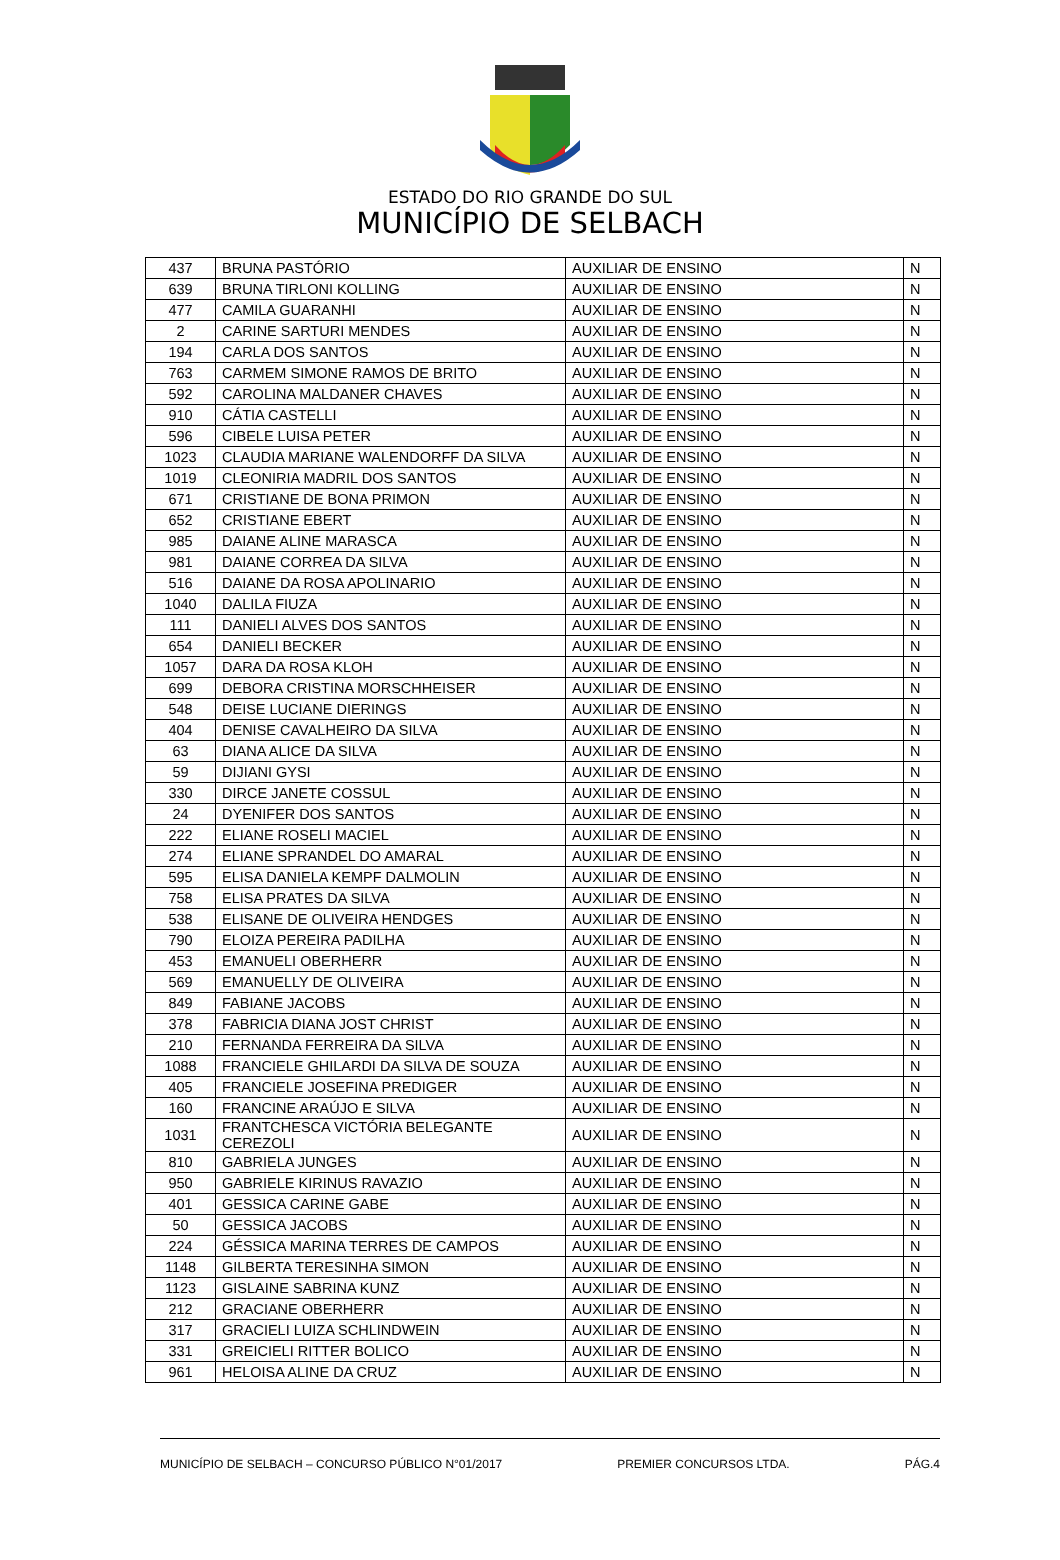ESTADO DO RIO GRANDE DO SUL
MUNICÍPIO DE SELBACH
| 437 | BRUNA PASTÓRIO | AUXILIAR DE ENSINO | N |
| 639 | BRUNA TIRLONI KOLLING | AUXILIAR DE ENSINO | N |
| 477 | CAMILA GUARANHI | AUXILIAR DE ENSINO | N |
| 2 | CARINE SARTURI MENDES | AUXILIAR DE ENSINO | N |
| 194 | CARLA DOS SANTOS | AUXILIAR DE ENSINO | N |
| 763 | CARMEM SIMONE RAMOS DE BRITO | AUXILIAR DE ENSINO | N |
| 592 | CAROLINA MALDANER CHAVES | AUXILIAR DE ENSINO | N |
| 910 | CÁTIA CASTELLI | AUXILIAR DE ENSINO | N |
| 596 | CIBELE LUISA PETER | AUXILIAR DE ENSINO | N |
| 1023 | CLAUDIA MARIANE WALENDORFF DA SILVA | AUXILIAR DE ENSINO | N |
| 1019 | CLEONIRIA MADRIL DOS SANTOS | AUXILIAR DE ENSINO | N |
| 671 | CRISTIANE DE BONA PRIMON | AUXILIAR DE ENSINO | N |
| 652 | CRISTIANE EBERT | AUXILIAR DE ENSINO | N |
| 985 | DAIANE ALINE MARASCA | AUXILIAR DE ENSINO | N |
| 981 | DAIANE CORREA DA SILVA | AUXILIAR DE ENSINO | N |
| 516 | DAIANE DA ROSA APOLINARIO | AUXILIAR DE ENSINO | N |
| 1040 | DALILA FIUZA | AUXILIAR DE ENSINO | N |
| 111 | DANIELI ALVES DOS SANTOS | AUXILIAR DE ENSINO | N |
| 654 | DANIELI BECKER | AUXILIAR DE ENSINO | N |
| 1057 | DARA DA ROSA KLOH | AUXILIAR DE ENSINO | N |
| 699 | DEBORA CRISTINA MORSCHHEISER | AUXILIAR DE ENSINO | N |
| 548 | DEISE LUCIANE DIERINGS | AUXILIAR DE ENSINO | N |
| 404 | DENISE CAVALHEIRO DA SILVA | AUXILIAR DE ENSINO | N |
| 63 | DIANA ALICE DA SILVA | AUXILIAR DE ENSINO | N |
| 59 | DIJIANI GYSI | AUXILIAR DE ENSINO | N |
| 330 | DIRCE JANETE COSSUL | AUXILIAR DE ENSINO | N |
| 24 | DYENIFER DOS SANTOS | AUXILIAR DE ENSINO | N |
| 222 | ELIANE ROSELI MACIEL | AUXILIAR DE ENSINO | N |
| 274 | ELIANE SPRANDEL DO AMARAL | AUXILIAR DE ENSINO | N |
| 595 | ELISA DANIELA KEMPF DALMOLIN | AUXILIAR DE ENSINO | N |
| 758 | ELISA PRATES DA SILVA | AUXILIAR DE ENSINO | N |
| 538 | ELISANE DE OLIVEIRA HENDGES | AUXILIAR DE ENSINO | N |
| 790 | ELOIZA PEREIRA PADILHA | AUXILIAR DE ENSINO | N |
| 453 | EMANUELI OBERHERR | AUXILIAR DE ENSINO | N |
| 569 | EMANUELLY DE OLIVEIRA | AUXILIAR DE ENSINO | N |
| 849 | FABIANE JACOBS | AUXILIAR DE ENSINO | N |
| 378 | FABRICIA DIANA JOST CHRIST | AUXILIAR DE ENSINO | N |
| 210 | FERNANDA FERREIRA DA SILVA | AUXILIAR DE ENSINO | N |
| 1088 | FRANCIELE GHILARDI DA SILVA DE SOUZA | AUXILIAR DE ENSINO | N |
| 405 | FRANCIELE JOSEFINA PREDIGER | AUXILIAR DE ENSINO | N |
| 160 | FRANCINE ARAÚJO E SILVA | AUXILIAR DE ENSINO | N |
| 1031 | FRANTCHESCA VICTÓRIA BELEGANTE CEREZOLI | AUXILIAR DE ENSINO | N |
| 810 | GABRIELA JUNGES | AUXILIAR DE ENSINO | N |
| 950 | GABRIELE KIRINUS RAVAZIO | AUXILIAR DE ENSINO | N |
| 401 | GESSICA CARINE GABE | AUXILIAR DE ENSINO | N |
| 50 | GESSICA JACOBS | AUXILIAR DE ENSINO | N |
| 224 | GÉSSICA MARINA TERRES DE CAMPOS | AUXILIAR DE ENSINO | N |
| 1148 | GILBERTA TERESINHA SIMON | AUXILIAR DE ENSINO | N |
| 1123 | GISLAINE SABRINA KUNZ | AUXILIAR DE ENSINO | N |
| 212 | GRACIANE OBERHERR | AUXILIAR DE ENSINO | N |
| 317 | GRACIELI LUIZA SCHLINDWEIN | AUXILIAR DE ENSINO | N |
| 331 | GREICIELI RITTER BOLICO | AUXILIAR DE ENSINO | N |
| 961 | HELOISA ALINE DA CRUZ | AUXILIAR DE ENSINO | N |
MUNICÍPIO DE SELBACH – CONCURSO PÚBLICO N°01/2017 PREMIER CONCURSOS LTDA. PÁG.4